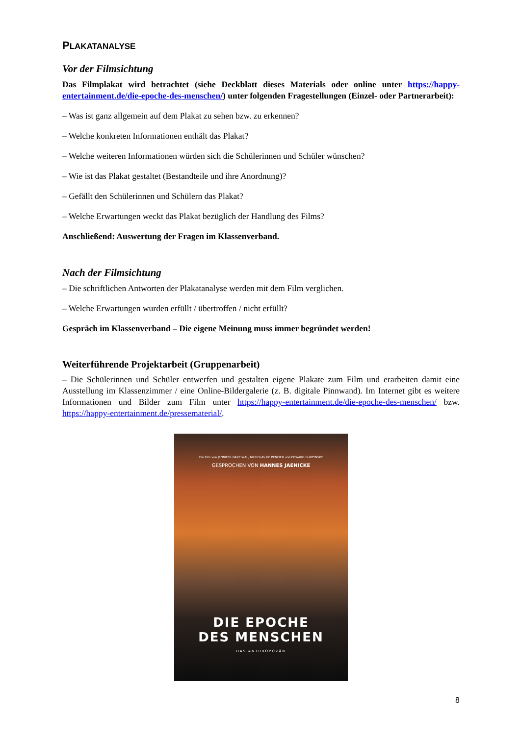PLAKATANALYSE
Vor der Filmsichtung
Das Filmplakat wird betrachtet (siehe Deckblatt dieses Materials oder online unter https://happy-entertainment.de/die-epoche-des-menschen/) unter folgenden Fragestellungen (Einzel- oder Partnerarbeit):
– Was ist ganz allgemein auf dem Plakat zu sehen bzw. zu erkennen?
– Welche konkreten Informationen enthält das Plakat?
– Welche weiteren Informationen würden sich die Schülerinnen und Schüler wünschen?
– Wie ist das Plakat gestaltet (Bestandteile und ihre Anordnung)?
– Gefällt den Schülerinnen und Schülern das Plakat?
– Welche Erwartungen weckt das Plakat bezüglich der Handlung des Films?
Anschließend: Auswertung der Fragen im Klassenverband.
Nach der Filmsichtung
– Die schriftlichen Antworten der Plakatanalyse werden mit dem Film verglichen.
– Welche Erwartungen wurden erfüllt / übertroffen / nicht erfüllt?
Gespräch im Klassenverband – Die eigene Meinung muss immer begründet werden!
Weiterführende Projektarbeit (Gruppenarbeit)
– Die Schülerinnen und Schüler entwerfen und gestalten eigene Plakate zum Film und erarbeiten damit eine Ausstellung im Klassenzimmer / eine Online-Bildergalerie (z. B. digitale Pinnwand). Im Internet gibt es weitere Informationen und Bilder zum Film unter https://happy-entertainment.de/die-epoche-des-menschen/ bzw. https://happy-entertainment.de/pressematerial/.
Ein Film von JENNIFER BAICHWAL, NICHOLAS DE PENCIER und EDWARD BURTYNSKY
GESPROCHEN VON HANNES JAENICKE
DIE EPOCHE
DES MENSCHEN
DAS ANTHROPOZÄN
8